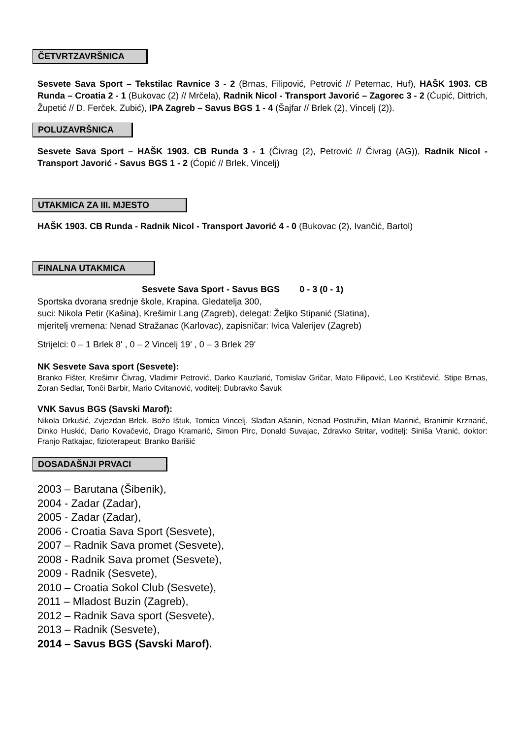ČETVRTZAVRŠNICA
Sesvete Sava Sport – Tekstilac Ravnice 3 - 2 (Brnas, Filipović, Petrović // Peternac, Huf), HAŠK 1903. CB Runda – Croatia 2 - 1 (Bukovac (2) // Mrčela), Radnik Nicol - Transport Javorić – Zagorec 3 - 2 (Ćupić, Dittrich, Župetić // D. Ferček, Zubić), IPA Zagreb – Savus BGS 1 - 4 (Šajfar // Brlek (2), Vincelj (2)).
POLUZAVRŠNICA
Sesvete Sava Sport – HAŠK 1903. CB Runda 3 - 1 (Čivrag (2), Petrović // Čivrag (AG)), Radnik Nicol - Transport Javorić - Savus BGS 1 - 2 (Ćopić // Brlek, Vincelj)
UTAKMICA ZA III. MJESTO
HAŠK 1903. CB Runda - Radnik Nicol - Transport Javorić 4 - 0 (Bukovac (2), Ivančić, Bartol)
FINALNA UTAKMICA
Sesvete Sava Sport - Savus BGS 0 - 3 (0 - 1)
Sportska dvorana srednje škole, Krapina. Gledatelja 300,
suci: Nikola Petir (Kašina), Krešimir Lang (Zagreb), delegat: Željko Stipanić (Slatina),
mjeritelj vremena: Nenad Stražanac (Karlovac), zapisničar: Ivica Valerijev (Zagreb)
Strijelci: 0 – 1 Brlek 8' , 0 – 2 Vincelj 19' , 0 – 3 Brlek 29'
NK Sesvete Sava sport (Sesvete):
Branko Fišter, Krešimir Čivrag, Vladimir Petrović, Darko Kauzlarić, Tomislav Gričar, Mato Filipović, Leo Krstičević, Stipe Brnas, Zoran Sedlar, Tonči Barbir, Mario Cvitanović, voditelj: Dubravko Šavuk
VNK Savus BGS (Savski Marof):
Nikola Drkušić, Zvjezdan Brlek, Božo Ištuk, Tomica Vincelj, Slađan Ašanin, Nenad Postružin, Milan Marinić, Branimir Krznarić, Dinko Huskić, Dario Kovačević, Drago Kramarić, Simon Pirc, Donald Suvajac, Zdravko Stritar, voditelj: Siniša Vranić, doktor: Franjo Ratkajac, fizioterapeut: Branko Barišić
DOSADAŠNJI PRVACI
2003 – Barutana (Šibenik),
2004 - Zadar (Zadar),
2005 - Zadar (Zadar),
2006 - Croatia Sava Sport (Sesvete),
2007 – Radnik Sava promet (Sesvete),
2008 - Radnik Sava promet (Sesvete),
2009 - Radnik (Sesvete),
2010 – Croatia Sokol Club (Sesvete),
2011 – Mladost Buzin (Zagreb),
2012 – Radnik Sava sport (Sesvete),
2013 – Radnik (Sesvete),
2014 – Savus BGS (Savski Marof).